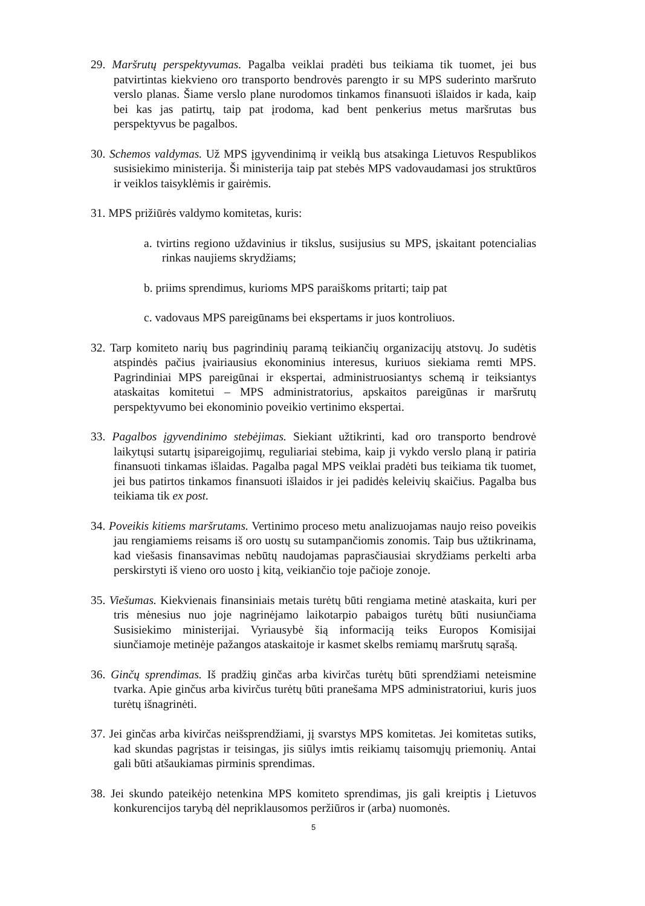29. Maršrutų perspektyvumas. Pagalba veiklai pradėti bus teikiama tik tuomet, jei bus patvirtintas kiekvieno oro transporto bendrovės parengto ir su MPS suderinto maršruto verslo planas. Šiame verslo plane nurodomos tinkamos finansuoti išlaidos ir kada, kaip bei kas jas patirtų, taip pat įrodoma, kad bent penkerius metus maršrutas bus perspektyvus be pagalbos.
30. Schemos valdymas. Už MPS įgyvendinimą ir veiklą bus atsakinga Lietuvos Respublikos susisiekimo ministerija. Ši ministerija taip pat stebės MPS vadovaudamasi jos struktūros ir veiklos taisyklėmis ir gairėmis.
31. MPS prižiūrės valdymo komitetas, kuris:
a. tvirtins regiono uždavinius ir tikslus, susijusius su MPS, įskaitant potencialias rinkas naujiems skrydžiams;
b. priims sprendimus, kurioms MPS paraiškoms pritarti; taip pat
c. vadovaus MPS pareigūnams bei ekspertams ir juos kontroliuos.
32. Tarp komiteto narių bus pagrindinių paramą teikiančių organizacijų atstovų. Jo sudėtis atspindės pačius įvairiausius ekonominius interesus, kuriuos siekiama remti MPS. Pagrindiniai MPS pareigūnai ir ekspertai, administruosiantys schemą ir teiksiantys ataskaitas komitetui – MPS administratorius, apskaitos pareigūnas ir maršrutų perspektyvumo bei ekonominio poveikio vertinimo ekspertai.
33. Pagalbos įgyvendinimo stebėjimas. Siekiant užtikrinti, kad oro transporto bendrovė laikytųsi sutartų įsipareigojimų, reguliariai stebima, kaip ji vykdo verslo planą ir patiria finansuoti tinkamas išlaidas. Pagalba pagal MPS veiklai pradėti bus teikiama tik tuomet, jei bus patirtos tinkamos finansuoti išlaidos ir jei padidės keleivių skaičius. Pagalba bus teikiama tik ex post.
34. Poveikis kitiems maršrutams. Vertinimo proceso metu analizuojamas naujo reiso poveikis jau rengiamiems reisams iš oro uostų su sutampančiomis zonomis. Taip bus užtikrinama, kad viešasis finansavimas nebūtų naudojamas paprasčiausiai skrydžiams perkelti arba perskirstyti iš vieno oro uosto į kitą, veikiančio toje pačioje zonoje.
35. Viešumas. Kiekvienais finansiniais metais turėtų būti rengiama metinė ataskaita, kuri per tris mėnesius nuo joje nagrinėjamo laikotarpio pabaigos turėtų būti nusiunčiama Susisiekimo ministerijai. Vyriausybė šią informaciją teiks Europos Komisijai siunčiamoje metinėje pažangos ataskaitoje ir kasmet skelbs remiamų maršrutų sąrašą.
36. Ginčų sprendimas. Iš pradžių ginčas arba kivirčas turėtų būti sprendžiami neteismine tvarka. Apie ginčus arba kivirčus turėtų būti pranešama MPS administratoriui, kuris juos turėtų išnagrinėti.
37. Jei ginčas arba kivirčas neišsprendžiami, jį svarstys MPS komitetas. Jei komitetas sutiks, kad skundas pagrįstas ir teisingas, jis siūlys imtis reikiamų taisomųjų priemonių. Antai gali būti atšaukiamas pirminis sprendimas.
38. Jei skundo pateikėjo netenkina MPS komiteto sprendimas, jis gali kreiptis į Lietuvos konkurencijos tarybą dėl nepriklausomos peržiūros ir (arba) nuomonės.
5